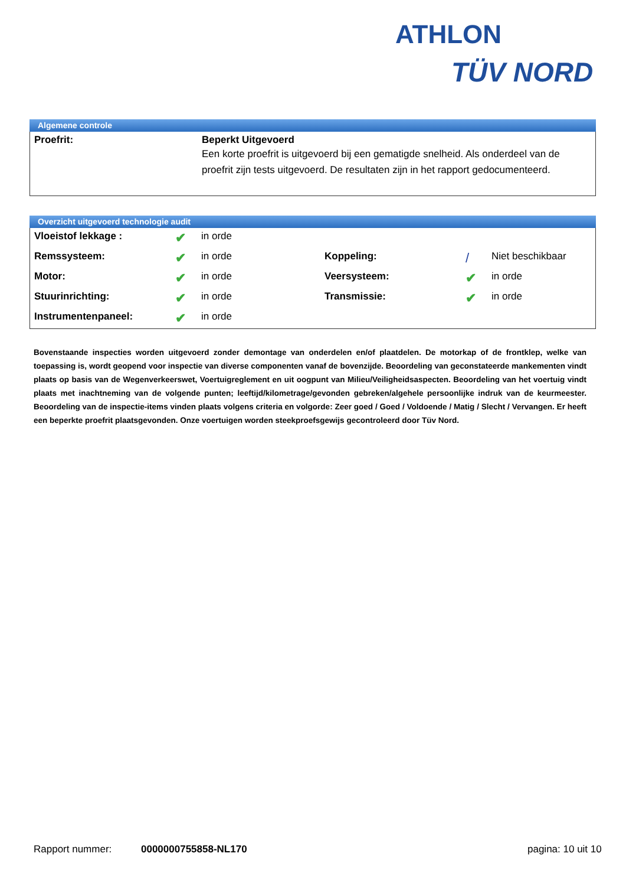ATHLON
TÜV NORD
Algemene controle
| Proefrit: | Beperkt Uitgevoerd Een korte proefrit is uitgevoerd bij een gematigde snelheid. Als onderdeel van de proefrit zijn tests uitgevoerd. De resultaten zijn in het rapport gedocumenteerd. |
Overzicht uitgevoerd technologie audit
| Vloeistof lekkage : | ✔ | in orde | | | |
| Remssysteem: | ✔ | in orde | Koppeling: | / | Niet beschikbaar |
| Motor: | ✔ | in orde | Veersysteem: | ✔ | in orde |
| Stuurinrichting: | ✔ | in orde | Transmissie: | ✔ | in orde |
| Instrumentenpaneel: | ✔ | in orde | | | |
Bovenstaande inspecties worden uitgevoerd zonder demontage van onderdelen en/of plaatdelen. De motorkap of de frontklep, welke van toepassing is, wordt geopend voor inspectie van diverse componenten vanaf de bovenzijde. Beoordeling van geconstateerde mankementen vindt plaats op basis van de Wegenverkeerswet, Voertuigreglement en uit oogpunt van Milieu/Veiligheidsaspecten. Beoordeling van het voertuig vindt plaats met inachtneming van de volgende punten; leeftijd/kilometrage/gevonden gebreken/algehele persoonlijke indruk van de keurmeester. Beoordeling van de inspectie-items vinden plaats volgens criteria en volgorde: Zeer goed / Goed / Voldoende / Matig / Slecht / Vervangen. Er heeft een beperkte proefrit plaatsgevonden. Onze voertuigen worden steekproefsgewijs gecontroleerd door Tüv Nord.
Rapport nummer: 0000000755858-NL170 pagina: 10 uit 10